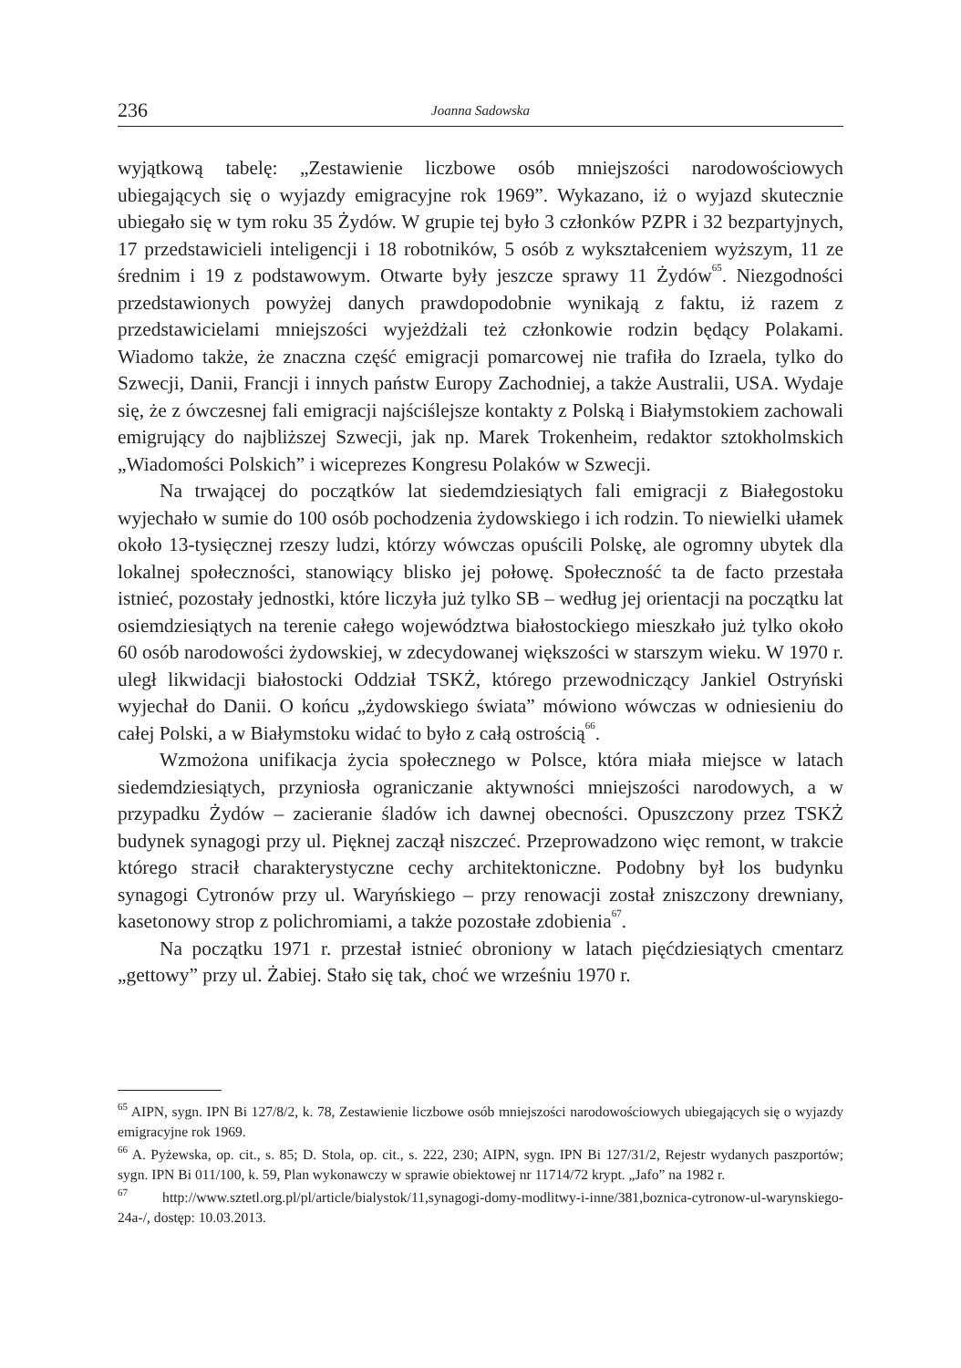236 Joanna Sadowska
wyjątkową tabelę: „Zestawienie liczbowe osób mniejszości narodowościowych ubiegających się o wyjazdy emigracyjne rok 1969”. Wykazano, iż o wyjazd skutecznie ubiegało się w tym roku 35 Żydów. W grupie tej było 3 członków PZPR i 32 bezpartyjnych, 17 przedstawicieli inteligencji i 18 robotników, 5 osób z wykształceniem wyższym, 11 ze średnim i 19 z podstawowym. Otwarte były jeszcze sprawy 11 Żydów<sup>65</sup>. Niezgodności przedstawionych powyżej danych prawdopodobnie wynikają z faktu, iż razem z przedstawicielami mniejszości wyjeżdżali też członkowie rodzin będący Polakami. Wiadomo także, że znaczna część emigracji pomarcowej nie trafiła do Izraela, tylko do Szwecji, Danii, Francji i innych państw Europy Zachodniej, a także Australii, USA. Wydaje się, że z ówczesnej fali emigracji najściślejsze kontakty z Polską i Białymstokiem zachowali emigrujący do najbliższej Szwecji, jak np. Marek Trokenheim, redaktor sztokholmskich „Wiadomości Polskich” i wiceprezes Kongresu Polaków w Szwecji.
Na trwającej do początków lat siedemdziesiątych fali emigracji z Białegostoku wyjechało w sumie do 100 osób pochodzenia żydowskiego i ich rodzin. To niewielki ułamek około 13-tysięcznej rzeszy ludzi, którzy wówczas opuścili Polskę, ale ogromny ubytek dla lokalnej społeczności, stanowiący blisko jej połowę. Społeczność ta de facto przestała istnieć, pozostały jednostki, które liczyła już tylko SB – według jej orientacji na początku lat osiemdziesiątych na terenie całego województwa białostockiego mieszkało już tylko około 60 osób narodowości żydowskiej, w zdecydowanej większości w starszym wieku. W 1970 r. uległ likwidacji białostocki Oddział TSKŻ, którego przewodniczący Jankiel Ostryński wyjechał do Danii. O końcu „żydowskiego świata” mówiono wówczas w odniesieniu do całej Polski, a w Białymstoku widać to było z całą ostrością<sup>66</sup>.
Wzmożona unifikacja życia społecznego w Polsce, która miała miejsce w latach siedemdziesiątych, przyniosła ograniczanie aktywności mniejszości narodowych, a w przypadku Żydów – zacieranie śladów ich dawnej obecności. Opuszczony przez TSKŻ budynek synagogi przy ul. Pięknej zaczął niszczeć. Przeprowadzono więc remont, w trakcie którego stracił charakterystyczne cechy architektoniczne. Podobny był los budynku synagogi Cytronów przy ul. Waryńskiego – przy renowacji został zniszczony drewniany, kasetonowy strop z polichromiami, a także pozostałe zdobienia<sup>67</sup>.
Na początku 1971 r. przestał istnieć obroniony w latach pięćdziesiątych cmentarz „gettowy” przy ul. Żabiej. Stało się tak, choć we wrześniu 1970 r.
<sup>65</sup> AIPN, sygn. IPN Bi 127/8/2, k. 78, Zestawienie liczbowe osób mniejszości narodowościowych ubiegających się o wyjazdy emigracyjne rok 1969.
<sup>66</sup> A. Pyżewska, op. cit., s. 85; D. Stola, op. cit., s. 222, 230; AIPN, sygn. IPN Bi 127/31/2, Rejestr wydanych paszportów; sygn. IPN Bi 011/100, k. 59, Plan wykonawczy w sprawie obiektowej nr 11714/72 krypt. „Jafo” na 1982 r.
<sup>67</sup> http://www.sztetl.org.pl/pl/article/bialystok/11,synagogi-domy-modlitwy-i-inne/381,boznica-cytronow-ul-warynskiego-24a-/, dostęp: 10.03.2013.